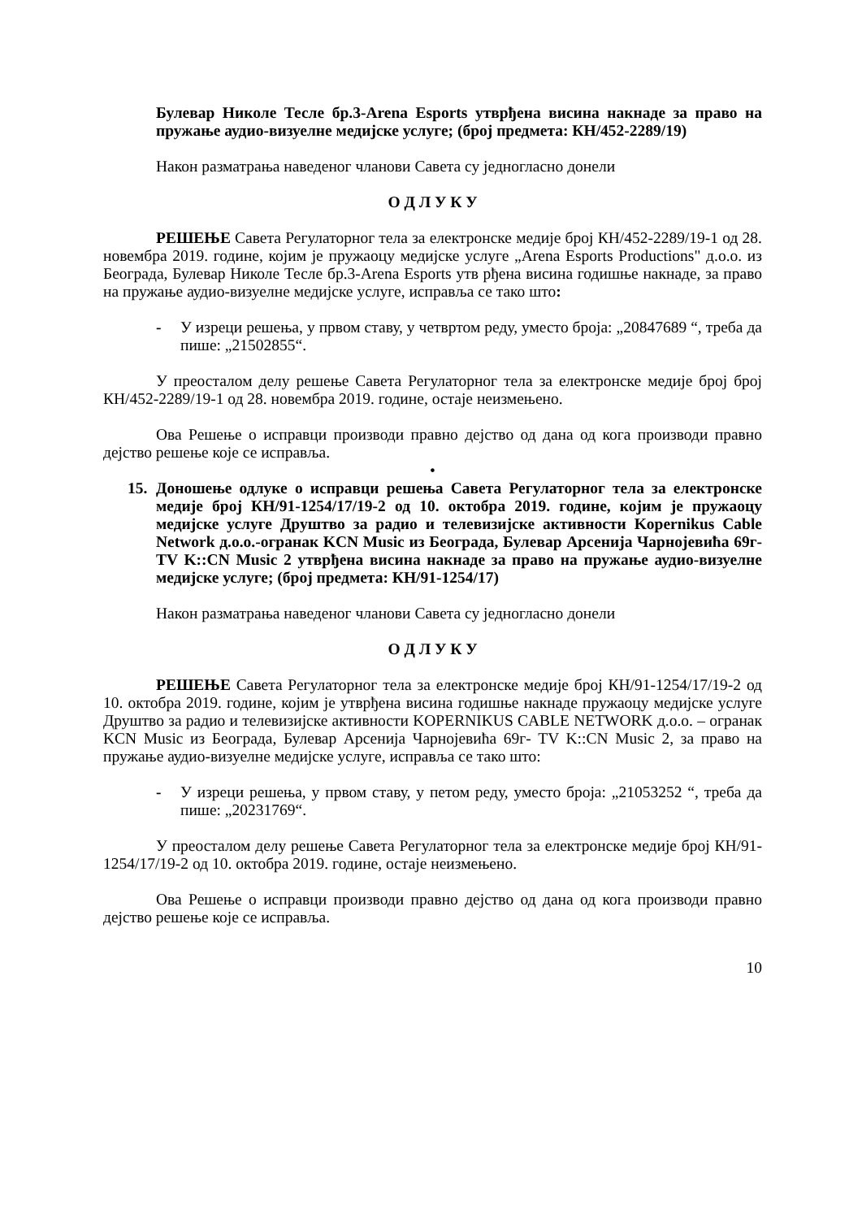Булевар Николе Тесле бр.3-Arena Esports утврђена висина накнаде за право на пружање аудио-визуелне медијске услуге; (број предмета: КН/452-2289/19)
Након разматрања наведеног чланови Савета су једногласно донели
О Д Л У К У
РЕШЕЊЕ Савета Регулаторног тела за електронске медије број КН/452-2289/19-1 од 28. новембра 2019. године, којим је пружаоцу медијске услуге „Arena Esports Productions" д.о.о. из Београда, Булевар Николе Тесле бр.3-Arena Esports утв рђена висина годишње накнаде, за право на пружање аудио-визуелне медијске услуге, исправља се тако што:
- У изреци решења, у првом ставу, у четвртом реду, уместо броја: „20847689 “, треба да пише: „21502855“.
У преосталом делу решење Савета Регулаторног тела за електронске медије број број КН/452-2289/19-1 од 28. новембра 2019. године, остаје неизмењено.
Ова Решење о исправци производи правно дејство од дана од кога производи правно дејство решење које се исправља.
•
15. Доношење одлуке о исправци решења Савета Регулаторног тела за електронске медије број КН/91-1254/17/19-2 од 10. октобра 2019. године, којим је пружаоцу медијске услуге Друштво за радио и телевизијске активности Kopernikus Cable Network д.о.о.-огранак KCN Music из Београда, Булевар Арсенија Чарнојевића 69г-TV K::CN Music 2 утврђена висина накнаде за право на пружање аудио-визуелне медијске услуге; (број предмета: КН/91-1254/17)
Након разматрања наведеног чланови Савета су једногласно донели
О Д Л У К У
РЕШЕЊЕ Савета Регулаторног тела за електронске медије број КН/91-1254/17/19-2 од 10. октобра 2019. године, којим је утврђена висина годишње накнаде пружаоцу медијске услуге Друштво за радио и телевизијске активности KOPERNIKUS CABLE NETWORK д.о.о. – огранак KCN Music из Београда, Булевар Арсенија Чарнојевића 69г- TV K::CN Music 2, за право на пружање аудио-визуелне медијске услуге, исправља се тако што:
- У изреци решења, у првом ставу, у петом реду, уместо броја: „21053252 “, треба да пише: „20231769“.
У преосталом делу решење Савета Регулаторног тела за електронске медије број КН/91-1254/17/19-2 од 10. октобра 2019. године, остаје неизмењено.
Ова Решење о исправци производи правно дејство од дана од кога производи правно дејство решење које се исправља.
10